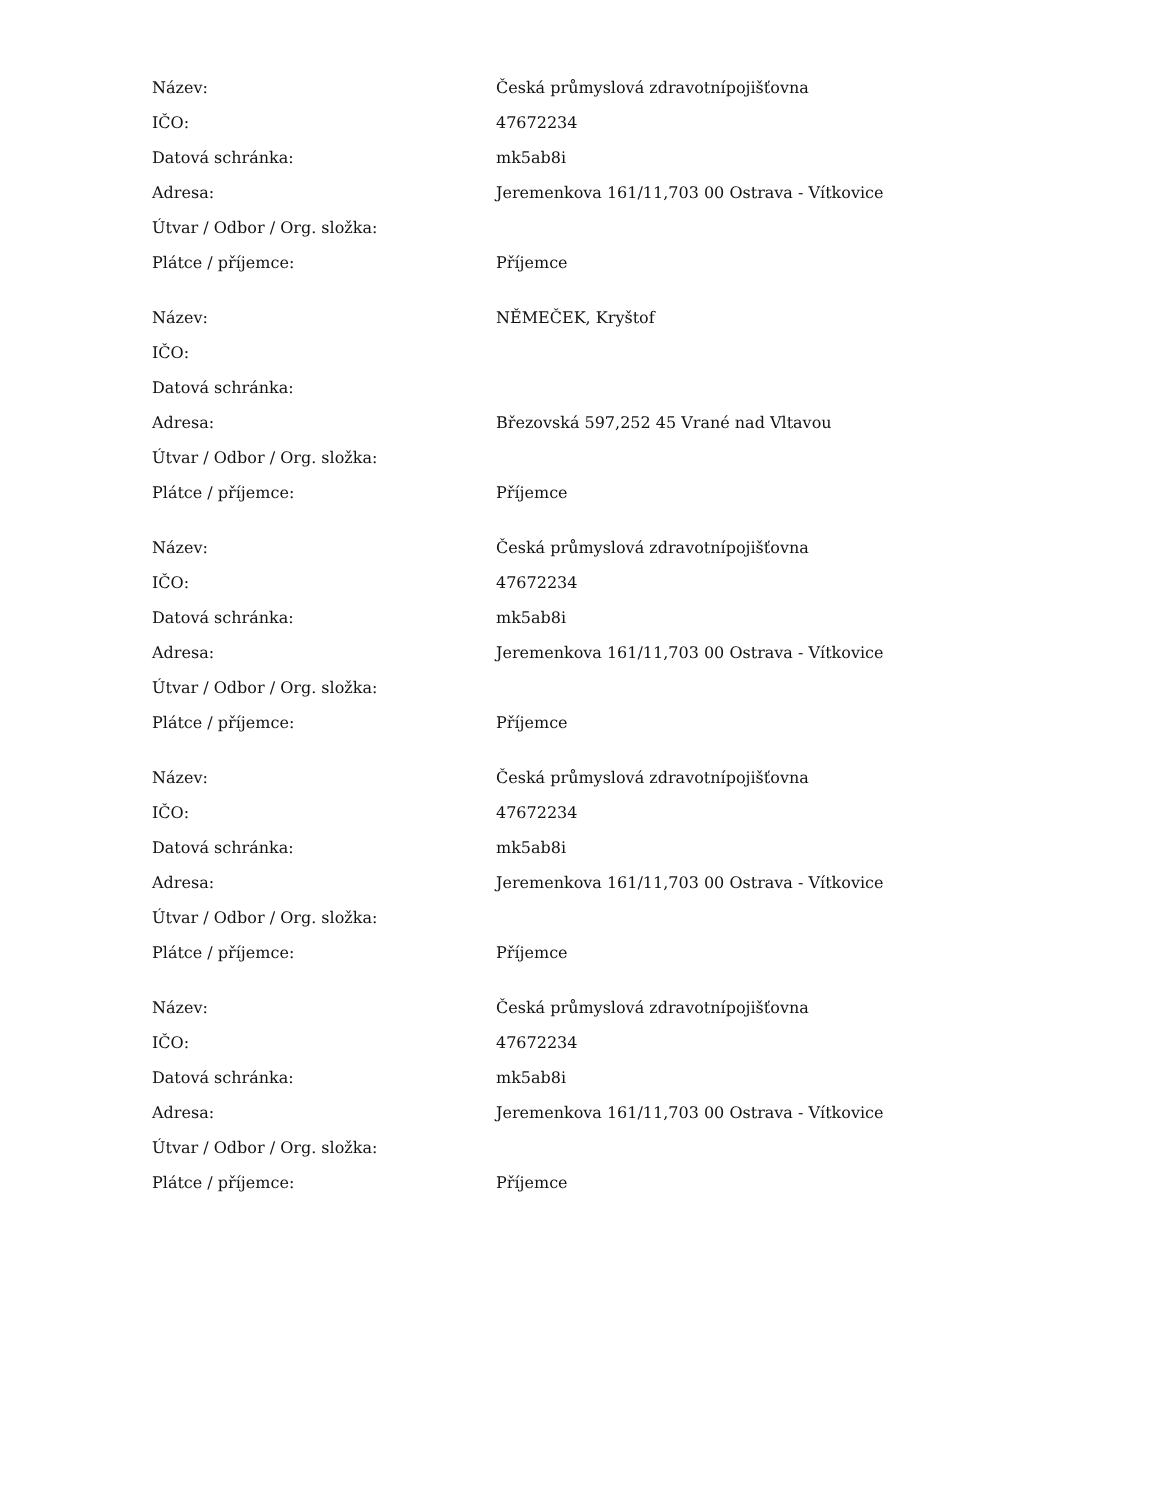| Název: | Česká průmyslová zdravotnípojišťovna |
| IČO: | 47672234 |
| Datová schránka: | mk5ab8i |
| Adresa: | Jeremenkova 161/11,703 00 Ostrava - Vítkovice |
| Útvar / Odbor / Org. složka: | |
| Plátce / příjemce: | Příjemce |
| Název: | NĚMEČEK, Kryštof |
| IČO: | |
| Datová schránka: | |
| Adresa: | Březovská 597,252 45 Vrané nad Vltavou |
| Útvar / Odbor / Org. složka: | |
| Plátce / příjemce: | Příjemce |
| Název: | Česká průmyslová zdravotnípojišťovna |
| IČO: | 47672234 |
| Datová schránka: | mk5ab8i |
| Adresa: | Jeremenkova 161/11,703 00 Ostrava - Vítkovice |
| Útvar / Odbor / Org. složka: | |
| Plátce / příjemce: | Příjemce |
| Název: | Česká průmyslová zdravotnípojišťovna |
| IČO: | 47672234 |
| Datová schránka: | mk5ab8i |
| Adresa: | Jeremenkova 161/11,703 00 Ostrava - Vítkovice |
| Útvar / Odbor / Org. složka: | |
| Plátce / příjemce: | Příjemce |
| Název: | Česká průmyslová zdravotnípojišťovna |
| IČO: | 47672234 |
| Datová schránka: | mk5ab8i |
| Adresa: | Jeremenkova 161/11,703 00 Ostrava - Vítkovice |
| Útvar / Odbor / Org. složka: | |
| Plátce / příjemce: | Příjemce |